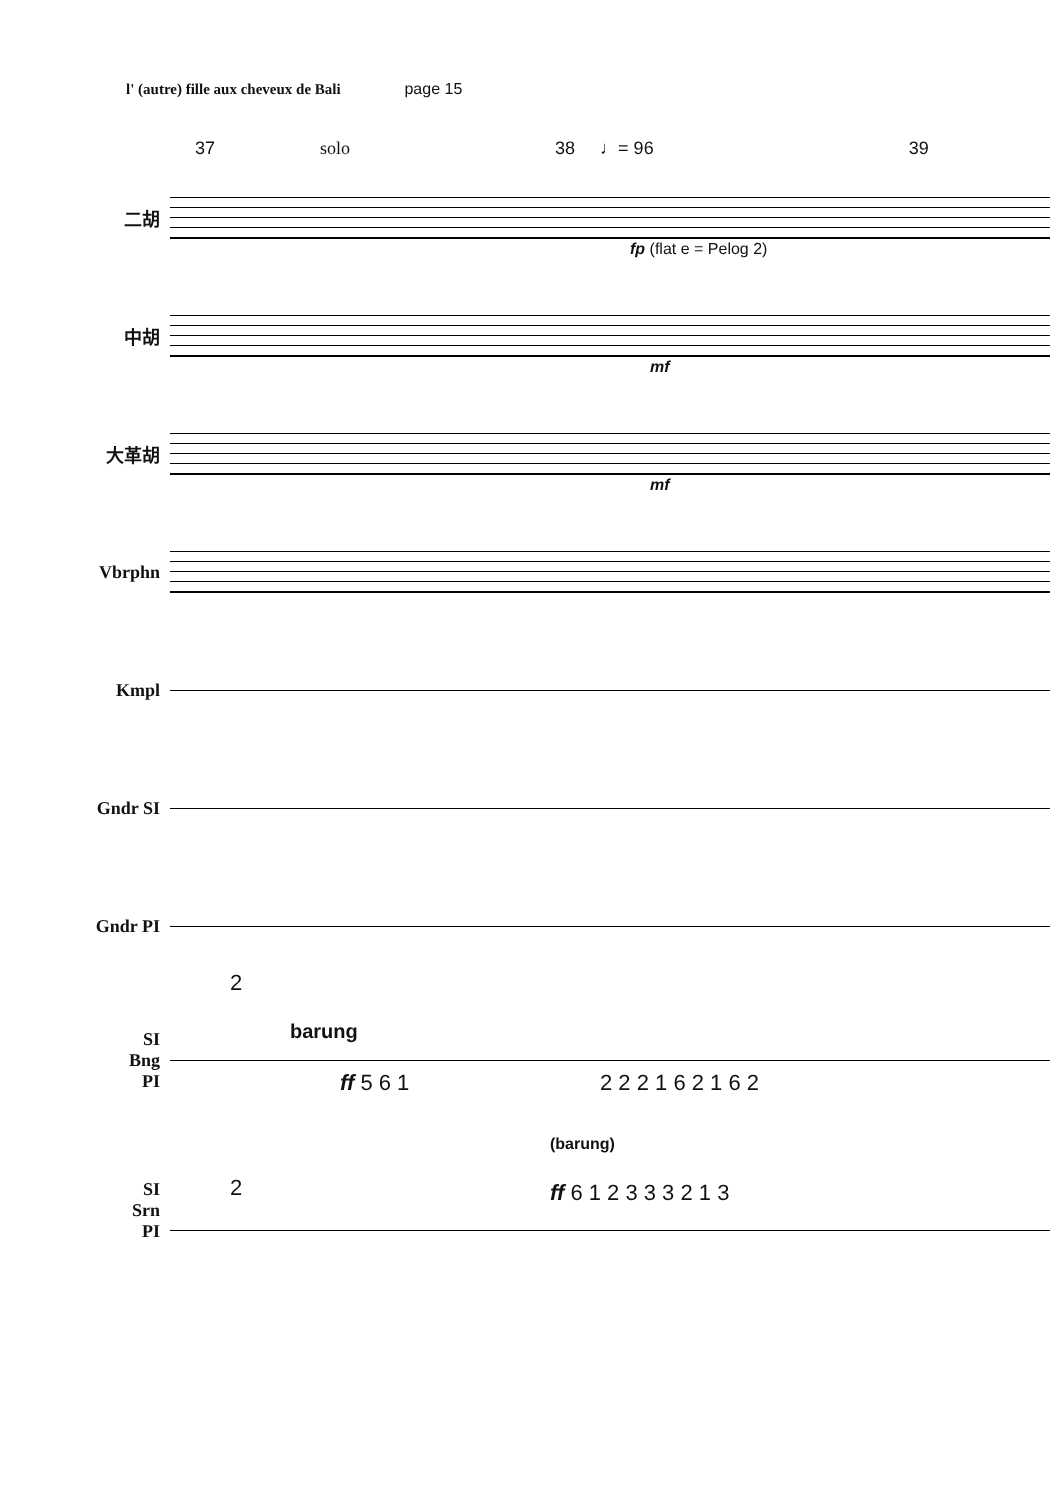l' (autre) fille aux cheveux de Bali page 15
37 solo 38 ♩= 96 39
二胡
fp (flat e = Pelog 2)
中胡
mf
大革胡
mf
Vbrphn
Kmpl
Gndr SI
Gndr PI
SI
Bng
PI
2
barung
ff 5 6 1 2 2 2 1 6 2 1 6 2
SI
Srn
PI
2
(barung)
ff 6 1 2 3 3 3 2 1 3